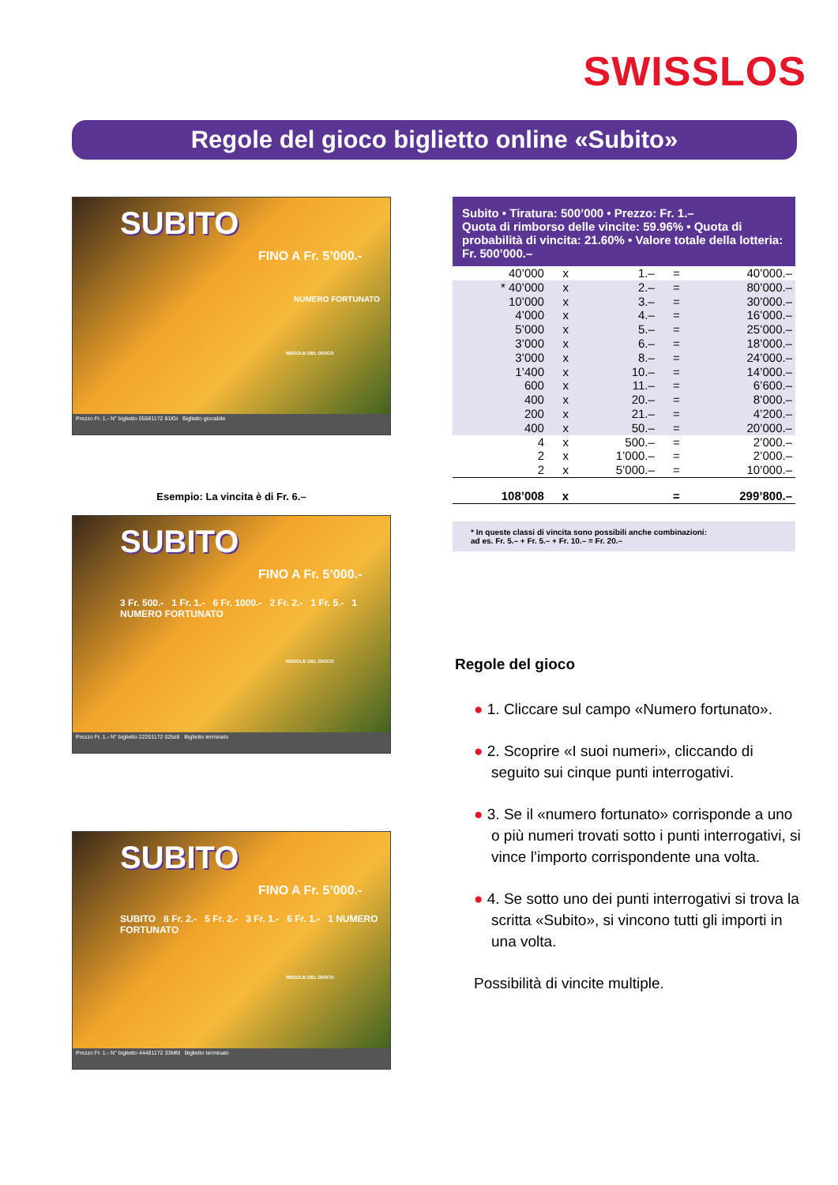SWISSLOS
Regole del gioco biglietto online «Subito»
SUBITO
FINO A Fr. 5’000.-
NUMERO FORTUNATO
REGOLE DEL GIOCO
Prezzo Fr. 1.- N° biglietto 05581172 81lGt Biglietto giocabile
Esempio: La vincita è di Fr. 6.–
SUBITO
FINO A Fr. 5’000.-
3 Fr. 500.- 1 Fr. 1.- 6 Fr. 1000.- 2 Fr. 2.- 1 Fr. 5.- 1 NUMERO FORTUNATO
REGOLE DEL GIOCO
Prezzo Fr. 1.- N° biglietto 22201172 02bz8 Biglietto terminato
SUBITO
FINO A Fr. 5’000.-
SUBITO 8 Fr. 2.- 5 Fr. 2.- 3 Fr. 1.- 6 Fr. 1.- 1 NUMERO FORTUNATO
REGOLE DEL GIOCO
Prezzo Fr. 1.- N° biglietto 44481172 33Mfd Biglietto terminato
Subito • Tiratura: 500’000 • Prezzo: Fr. 1.–
Quota di rimborso delle vincite: 59.96% • Quota di probabilità di vincita: 21.60% • Valore totale della lotteria: Fr. 500’000.–
| 40’000 | x | 1.– | = | 40’000.– |
| * 40’000 | x | 2.– | = | 80’000.– |
| 10’000 | x | 3.– | = | 30’000.– |
| 4’000 | x | 4.– | = | 16’000.– |
| 5’000 | x | 5.– | = | 25’000.– |
| 3’000 | x | 6.– | = | 18’000.– |
| 3’000 | x | 8.– | = | 24’000.– |
| 1’400 | x | 10.– | = | 14’000.– |
| 600 | x | 11.– | = | 6’600.– |
| 400 | x | 20.– | = | 8’000.– |
| 200 | x | 21.– | = | 4’200.– |
| 400 | x | 50.– | = | 20’000.– |
| 4 | x | 500.– | = | 2’000.– |
| 2 | x | 1’000.– | = | 2’000.– |
| 2 | x | 5’000.– | = | 10’000.– |
| 108’008 | x | | = | 299’800.– |
* In queste classi di vincita sono possibili anche combinazioni:
ad es. Fr. 5.– + Fr. 5.– + Fr. 10.– = Fr. 20.–
Regole del gioco
● 1. Cliccare sul campo «Numero fortunato».
● 2. Scoprire «I suoi numeri», cliccando di seguito sui cinque punti interrogativi.
● 3. Se il «numero fortunato» corrisponde a uno o più numeri trovati sotto i punti interrogativi, si vince l’importo corrispondente una volta.
● 4. Se sotto uno dei punti interrogativi si trova la scritta «Subito», si vincono tutti gli importi in una volta.
Possibilità di vincite multiple.